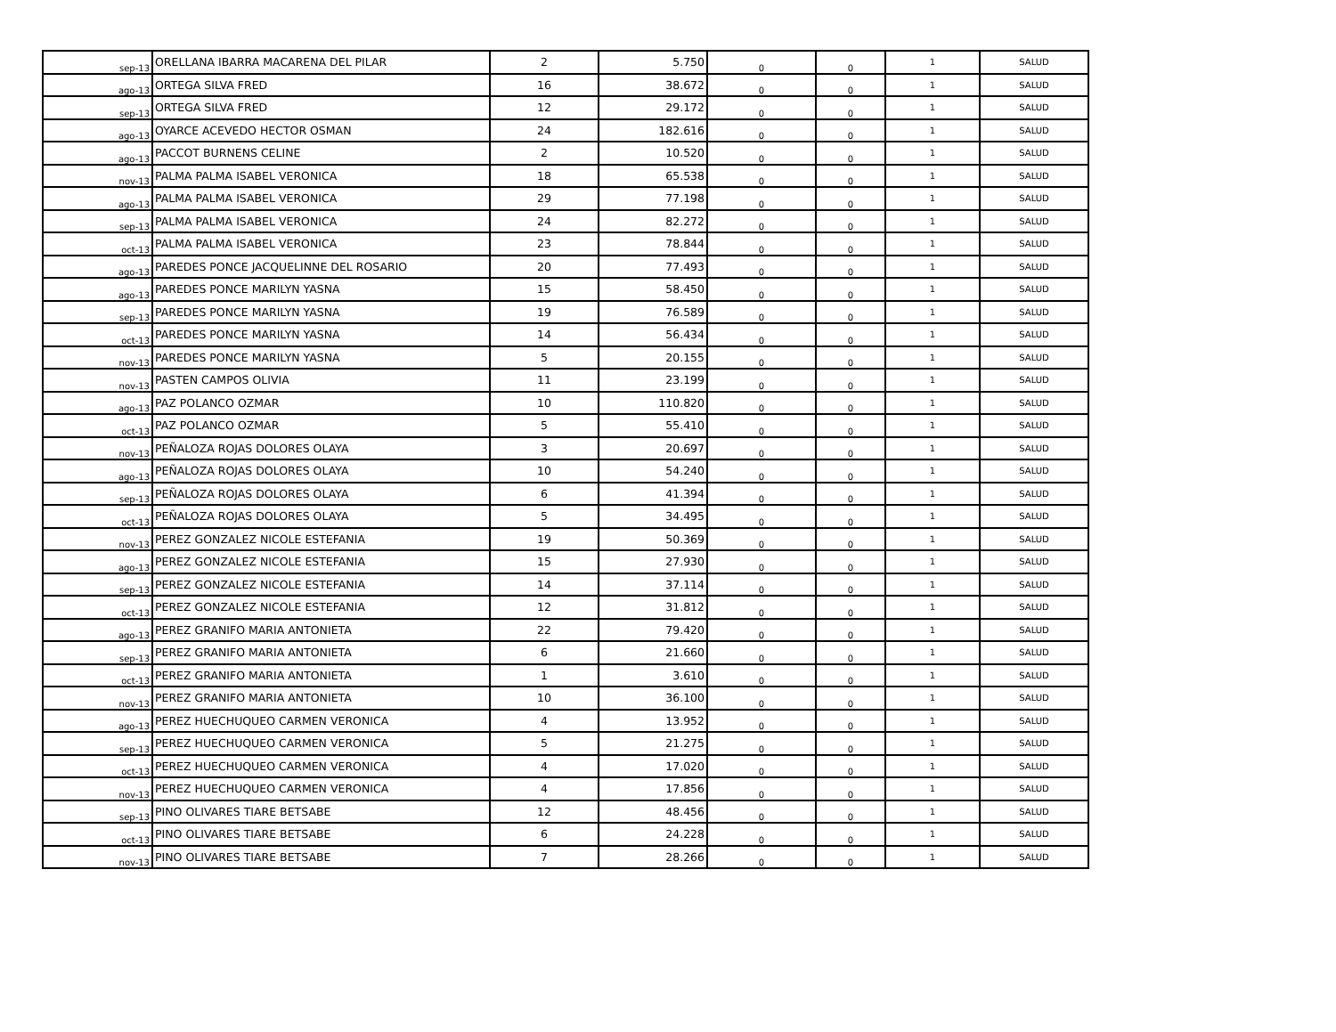| sep-13 | ORELLANA IBARRA MACARENA DEL PILAR | 2 | 5.750 | 0 | 0 | 1 | SALUD |
| ago-13 | ORTEGA SILVA FRED | 16 | 38.672 | 0 | 0 | 1 | SALUD |
| sep-13 | ORTEGA SILVA FRED | 12 | 29.172 | 0 | 0 | 1 | SALUD |
| ago-13 | OYARCE ACEVEDO HECTOR OSMAN | 24 | 182.616 | 0 | 0 | 1 | SALUD |
| ago-13 | PACCOT BURNENS CELINE | 2 | 10.520 | 0 | 0 | 1 | SALUD |
| nov-13 | PALMA PALMA ISABEL VERONICA | 18 | 65.538 | 0 | 0 | 1 | SALUD |
| ago-13 | PALMA PALMA ISABEL VERONICA | 29 | 77.198 | 0 | 0 | 1 | SALUD |
| sep-13 | PALMA PALMA ISABEL VERONICA | 24 | 82.272 | 0 | 0 | 1 | SALUD |
| oct-13 | PALMA PALMA ISABEL VERONICA | 23 | 78.844 | 0 | 0 | 1 | SALUD |
| ago-13 | PAREDES PONCE JACQUELINNE DEL ROSARIO | 20 | 77.493 | 0 | 0 | 1 | SALUD |
| ago-13 | PAREDES PONCE MARILYN YASNA | 15 | 58.450 | 0 | 0 | 1 | SALUD |
| sep-13 | PAREDES PONCE MARILYN YASNA | 19 | 76.589 | 0 | 0 | 1 | SALUD |
| oct-13 | PAREDES PONCE MARILYN YASNA | 14 | 56.434 | 0 | 0 | 1 | SALUD |
| nov-13 | PAREDES PONCE MARILYN YASNA | 5 | 20.155 | 0 | 0 | 1 | SALUD |
| nov-13 | PASTEN CAMPOS OLIVIA | 11 | 23.199 | 0 | 0 | 1 | SALUD |
| ago-13 | PAZ POLANCO OZMAR | 10 | 110.820 | 0 | 0 | 1 | SALUD |
| oct-13 | PAZ POLANCO OZMAR | 5 | 55.410 | 0 | 0 | 1 | SALUD |
| nov-13 | PEÑALOZA ROJAS DOLORES OLAYA | 3 | 20.697 | 0 | 0 | 1 | SALUD |
| ago-13 | PEÑALOZA ROJAS DOLORES OLAYA | 10 | 54.240 | 0 | 0 | 1 | SALUD |
| sep-13 | PEÑALOZA ROJAS DOLORES OLAYA | 6 | 41.394 | 0 | 0 | 1 | SALUD |
| oct-13 | PEÑALOZA ROJAS DOLORES OLAYA | 5 | 34.495 | 0 | 0 | 1 | SALUD |
| nov-13 | PEREZ GONZALEZ NICOLE ESTEFANIA | 19 | 50.369 | 0 | 0 | 1 | SALUD |
| ago-13 | PEREZ GONZALEZ NICOLE ESTEFANIA | 15 | 27.930 | 0 | 0 | 1 | SALUD |
| sep-13 | PEREZ GONZALEZ NICOLE ESTEFANIA | 14 | 37.114 | 0 | 0 | 1 | SALUD |
| oct-13 | PEREZ GONZALEZ NICOLE ESTEFANIA | 12 | 31.812 | 0 | 0 | 1 | SALUD |
| ago-13 | PEREZ GRANIFO MARIA ANTONIETA | 22 | 79.420 | 0 | 0 | 1 | SALUD |
| sep-13 | PEREZ GRANIFO MARIA ANTONIETA | 6 | 21.660 | 0 | 0 | 1 | SALUD |
| oct-13 | PEREZ GRANIFO MARIA ANTONIETA | 1 | 3.610 | 0 | 0 | 1 | SALUD |
| nov-13 | PEREZ GRANIFO MARIA ANTONIETA | 10 | 36.100 | 0 | 0 | 1 | SALUD |
| ago-13 | PEREZ HUECHUQUEO CARMEN VERONICA | 4 | 13.952 | 0 | 0 | 1 | SALUD |
| sep-13 | PEREZ HUECHUQUEO CARMEN VERONICA | 5 | 21.275 | 0 | 0 | 1 | SALUD |
| oct-13 | PEREZ HUECHUQUEO CARMEN VERONICA | 4 | 17.020 | 0 | 0 | 1 | SALUD |
| nov-13 | PEREZ HUECHUQUEO CARMEN VERONICA | 4 | 17.856 | 0 | 0 | 1 | SALUD |
| sep-13 | PINO OLIVARES TIARE BETSABE | 12 | 48.456 | 0 | 0 | 1 | SALUD |
| oct-13 | PINO OLIVARES TIARE BETSABE | 6 | 24.228 | 0 | 0 | 1 | SALUD |
| nov-13 | PINO OLIVARES TIARE BETSABE | 7 | 28.266 | 0 | 0 | 1 | SALUD |